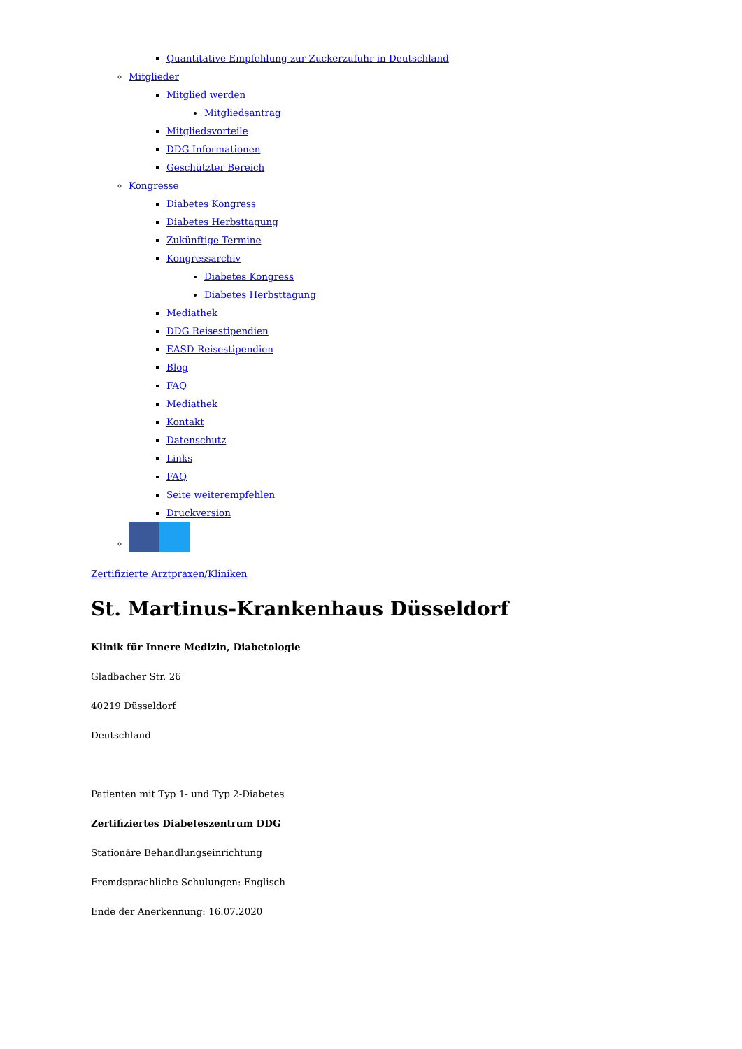Quantitative Empfehlung zur Zuckerzufuhr in Deutschland
Mitglieder
Mitglied werden
Mitgliedsantrag
Mitgliedsvorteile
DDG Informationen
Geschützter Bereich
Kongresse
Diabetes Kongress
Diabetes Herbsttagung
Zukünftige Termine
Kongressarchiv
Diabetes Kongress
Diabetes Herbsttagung
Mediathek
DDG Reisestipendien
EASD Reisestipendien
Blog
FAQ
Mediathek
Kontakt
Datenschutz
Links
FAQ
Seite weiterempfehlen
Druckversion
Zertifizierte Arztpraxen/Kliniken
St. Martinus-Krankenhaus Düsseldorf
Klinik für Innere Medizin, Diabetologie
Gladbacher Str. 26
40219 Düsseldorf
Deutschland
Patienten mit Typ 1- und Typ 2-Diabetes
Zertifiziertes Diabeteszentrum DDG
Stationäre Behandlungseinrichtung
Fremdsprachliche Schulungen: Englisch
Ende der Anerkennung: 16.07.2020